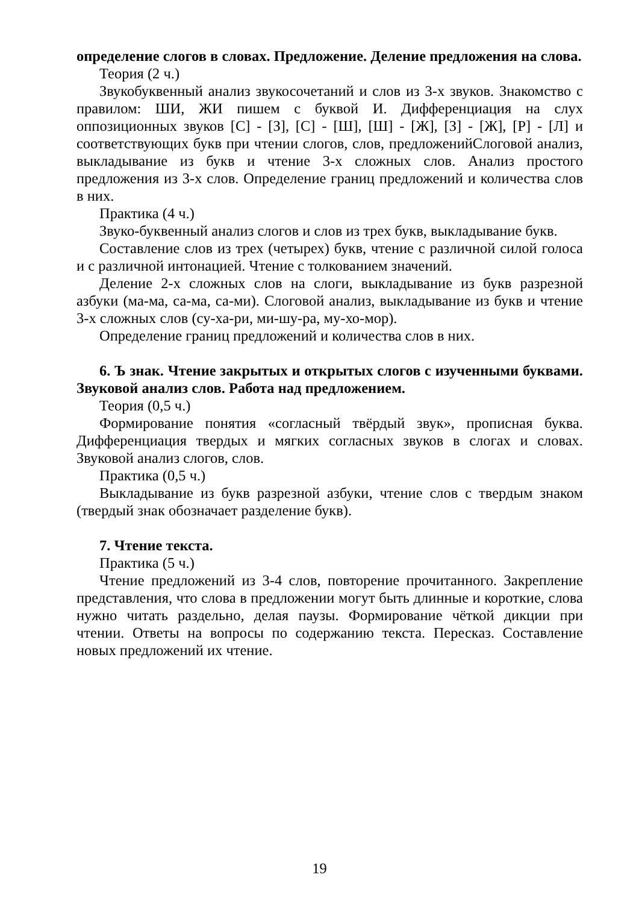определение слогов в словах. Предложение. Деление предложения на слова.
Теория (2 ч.)
Звукобуквенный анализ звукосочетаний и слов из 3-х звуков. Знакомство с правилом: ШИ, ЖИ пишем с буквой И. Дифференциация на слух оппозиционных звуков [С] - [З], [С] - [Ш], [Ш] - [Ж], [З] - [Ж], [Р] - [Л] и соответствующих букв при чтении слогов, слов, предложенийСлоговой анализ, выкладывание из букв и чтение 3-х сложных слов. Анализ простого предложения из 3-х слов. Определение границ предложений и количества слов в них.
Практика (4 ч.)
Звуко-буквенный анализ слогов и слов из трех букв, выкладывание букв.
Составление слов из трех (четырех) букв, чтение с различной силой голоса и с различной интонацией. Чтение с толкованием значений.
Деление 2-х сложных слов на слоги, выкладывание из букв разрезной азбуки (ма-ма, са-ма, са-ми). Слоговой анализ, выкладывание из букв и чтение 3-х сложных слов (су-ха-ри, ми-шу-ра, му-хо-мор).
Определение границ предложений и количества слов в них.
6. Ъ знак. Чтение закрытых и открытых слогов с изученными буквами. Звуковой анализ слов. Работа над предложением.
Теория (0,5 ч.)
Формирование понятия «согласный твёрдый звук», прописная буква. Дифференциация твердых и мягких согласных звуков в слогах и словах. Звуковой анализ слогов, слов.
Практика (0,5 ч.)
Выкладывание из букв разрезной азбуки, чтение слов с твердым знаком (твердый знак обозначает разделение букв).
7. Чтение текста.
Практика (5 ч.)
Чтение предложений из 3-4 слов, повторение прочитанного. Закрепление представления, что слова в предложении могут быть длинные и короткие, слова нужно читать раздельно, делая паузы. Формирование чёткой дикции при чтении. Ответы на вопросы по содержанию текста. Пересказ. Составление новых предложений их чтение.
19